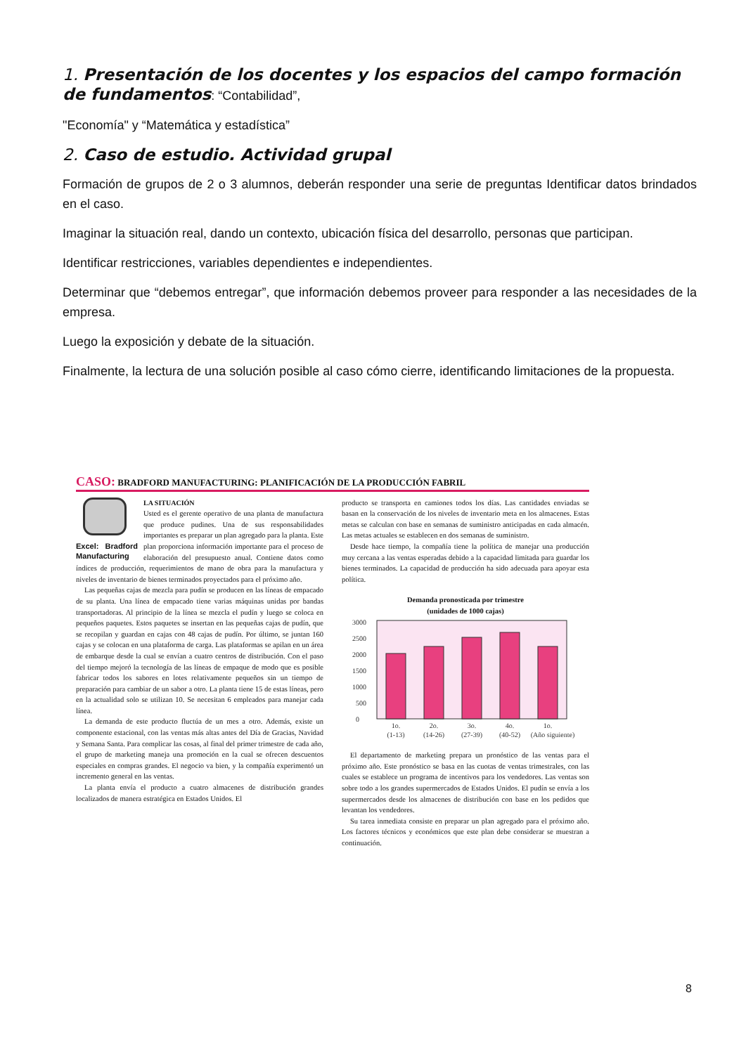1. Presentación de los docentes y los espacios del campo formación de fundamentos: “Contabilidad”,
"Economía" y “Matemática y estadística”
2. Caso de estudio. Actividad grupal
Formación de grupos de 2 o 3 alumnos, deberán responder una serie de preguntas Identificar datos brindados en el caso.
Imaginar la situación real, dando un contexto, ubicación física del desarrollo, personas que participan.
Identificar restricciones, variables dependientes e independientes.
Determinar que “debemos entregar”, que información debemos proveer para responder a las necesidades de la empresa.
Luego la exposición y debate de la situación.
Finalmente, la lectura de una solución posible al caso cómo cierre, identificando limitaciones de la propuesta.
CASO: BRADFORD MANUFACTURING: PLANIFICACIÓN DE LA PRODUCCIÓN FABRIL
Excel: Bradford Manufacturing
LA SITUACIÓN
Usted es el gerente operativo de una planta de manufactura que produce pudines. Una de sus responsabilidades importantes es preparar un plan agregado para la planta. Este plan proporciona información importante para el proceso de elaboración del presupuesto anual. Contiene datos como índices de producción, requerimientos de mano de obra para la manufactura y niveles de inventario de bienes terminados proyectados para el próximo año.
Las pequeñas cajas de mezcla para pudín se producen en las líneas de empacado de su planta. Una línea de empacado tiene varias máquinas unidas por bandas transportadoras. Al principio de la línea se mezcla el pudín y luego se coloca en pequeños paquetes. Estos paquetes se insertan en las pequeñas cajas de pudín, que se recopilan y guardan en cajas con 48 cajas de pudín. Por último, se juntan 160 cajas y se colocan en una plataforma de carga. Las plataformas se apilan en un área de embarque desde la cual se envían a cuatro centros de distribución. Con el paso del tiempo mejoró la tecnología de las líneas de empaque de modo que es posible fabricar todos los sabores en lotes relativamente pequeños sin un tiempo de preparación para cambiar de un sabor a otro. La planta tiene 15 de estas líneas, pero en la actualidad solo se utilizan 10. Se necesitan 6 empleados para manejar cada línea.
La demanda de este producto fluctúa de un mes a otro. Además, existe un componente estacional, con las ventas más altas antes del Día de Gracias, Navidad y Semana Santa. Para complicar las cosas, al final del primer trimestre de cada año, el grupo de marketing maneja una promoción en la cual se ofrecen descuentos especiales en compras grandes. El negocio va bien, y la compañía experimentó un incremento general en las ventas.
La planta envía el producto a cuatro almacenes de distribución grandes localizados de manera estratégica en Estados Unidos. El
producto se transporta en camiones todos los días. Las cantidades enviadas se basan en la conservación de los niveles de inventario meta en los almacenes. Estas metas se calculan con base en semanas de suministro anticipadas en cada almacén. Las metas actuales se establecen en dos semanas de suministro.
Desde hace tiempo, la compañía tiene la política de manejar una producción muy cercana a las ventas esperadas debido a la capacidad limitada para guardar los bienes terminados. La capacidad de producción ha sido adecuada para apoyar esta política.
Demanda pronosticada por trimestre
(unidades de 1000 cajas)
0
500
1000
1500
2000
2500
3000
1o.
2o.
3o.
4o.
1o.
(1-13)
(14-26)
(27-39)
(40-52)
(Año siguiente)
El departamento de marketing prepara un pronóstico de las ventas para el próximo año. Este pronóstico se basa en las cuotas de ventas trimestrales, con las cuales se establece un programa de incentivos para los vendedores. Las ventas son sobre todo a los grandes supermercados de Estados Unidos. El pudín se envía a los supermercados desde los almacenes de distribución con base en los pedidos que levantan los vendedores.
Su tarea inmediata consiste en preparar un plan agregado para el próximo año. Los factores técnicos y económicos que este plan debe considerar se muestran a continuación.
8